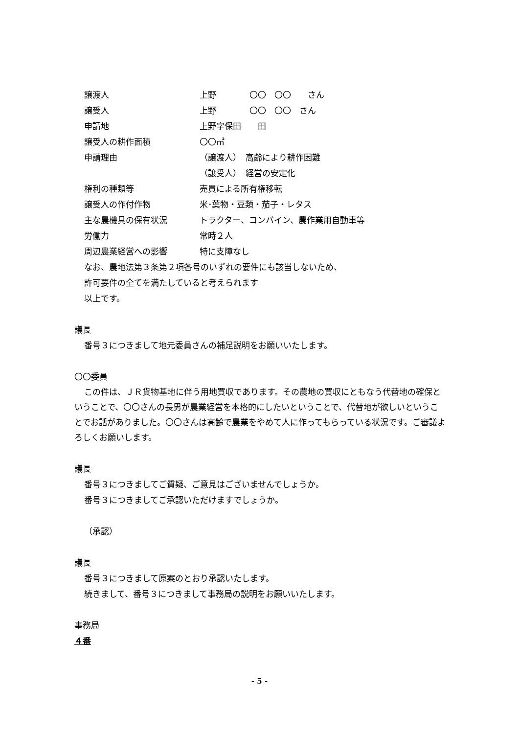譲渡人 上野　　　　〇〇　〇〇　　さん
譲受人 上野　　　　〇〇　〇〇　さん
申請地 上野字保田　　田
譲受人の耕作面積 〇〇㎡
申請理由 （譲渡人）　高齢により耕作困難
（譲受人）　経営の安定化
権利の種類等 売買による所有権移転
譲受人の作付作物 米･葉物・豆類・茄子・レタス
主な農機具の保有状況 トラクター、コンバイン、農作業用自動車等
労働力 常時２人
周辺農業経営への影響 特に支障なし
なお、農地法第３条第２項各号のいずれの要件にも該当しないため、
許可要件の全てを満たしていると考えられます
以上です。
議長
番号３につきまして地元委員さんの補足説明をお願いいたします。
〇〇委員
この件は、ＪＲ貨物基地に伴う用地買収であります。その農地の買収にともなう代替地の確保ということで、〇〇さんの長男が農業経営を本格的にしたいということで、代替地が欲しいということでお話がありました。〇〇さんは高齢で農業をやめて人に作ってもらっている状況です。ご審議よろしくお願いします。
議長
番号３につきましてご質疑、ご意見はございませんでしょうか。
番号３につきましてご承認いただけますでしょうか。
（承認）
議長
番号３につきまして原案のとおり承認いたします。
続きまして、番号３につきまして事務局の説明をお願いいたします。
事務局
４番
- 5 -